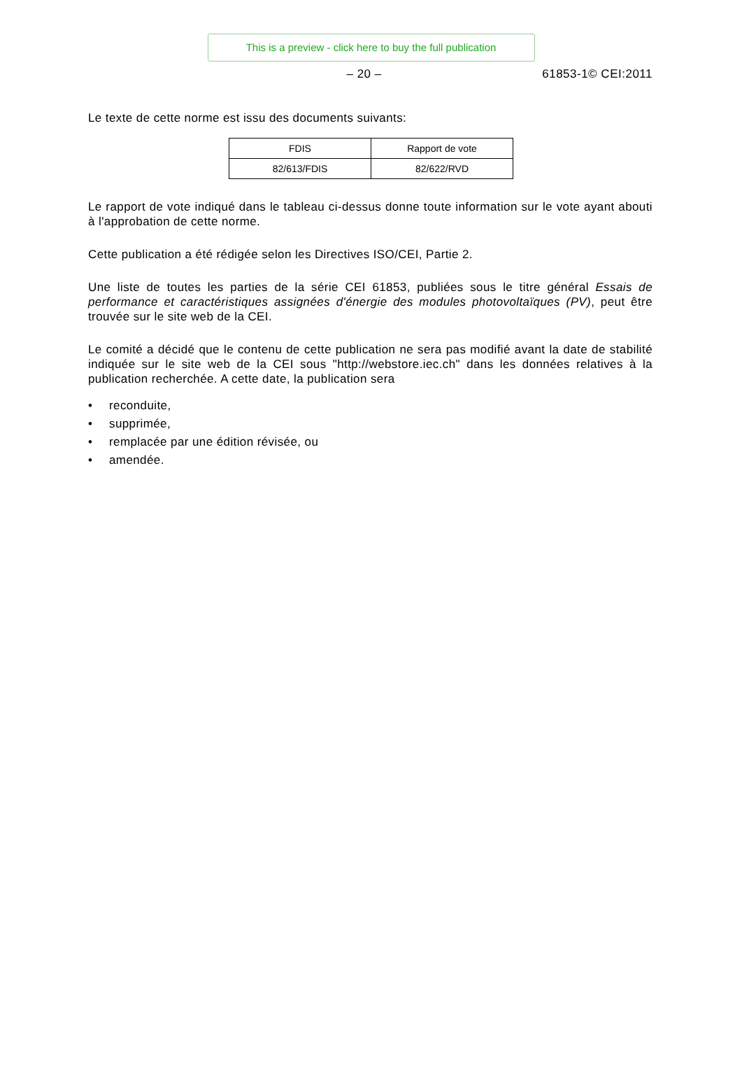This is a preview - click here to buy the full publication
– 20 – 61853-1© CEI:2011
Le texte de cette norme est issu des documents suivants:
| FDIS | Rapport de vote |
| --- | --- |
| 82/613/FDIS | 82/622/RVD |
Le rapport de vote indiqué dans le tableau ci-dessus donne toute information sur le vote ayant abouti à l'approbation de cette norme.
Cette publication a été rédigée selon les Directives ISO/CEI, Partie 2.
Une liste de toutes les parties de la série CEI 61853, publiées sous le titre général Essais de performance et caractéristiques assignées d'énergie des modules photovoltaïques (PV), peut être trouvée sur le site web de la CEI.
Le comité a décidé que le contenu de cette publication ne sera pas modifié avant la date de stabilité indiquée sur le site web de la CEI sous "http://webstore.iec.ch" dans les données relatives à la publication recherchée. A cette date, la publication sera
• reconduite,
• supprimée,
• remplacée par une édition révisée, ou
• amendée.